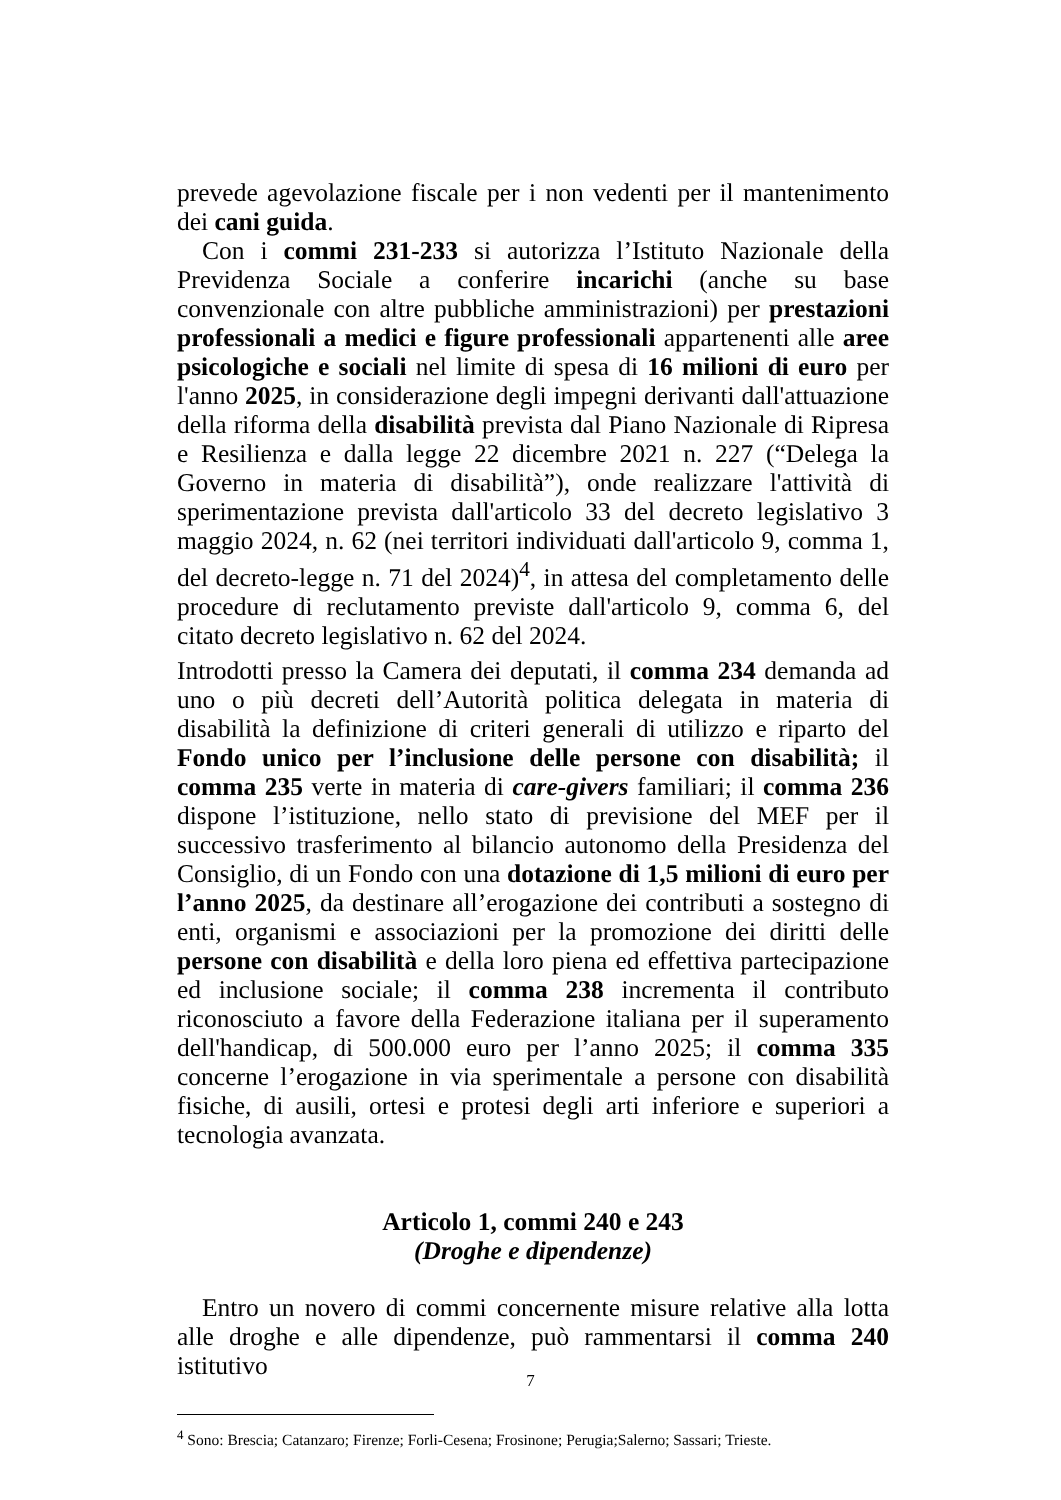prevede agevolazione fiscale per i non vedenti per il mantenimento dei cani guida.
Con i commi 231-233 si autorizza l’Istituto Nazionale della Previdenza Sociale a conferire incarichi (anche su base convenzionale con altre pubbliche amministrazioni) per prestazioni professionali a medici e figure professionali appartenenti alle aree psicologiche e sociali nel limite di spesa di 16 milioni di euro per l'anno 2025, in considerazione degli impegni derivanti dall'attuazione della riforma della disabilità prevista dal Piano Nazionale di Ripresa e Resilienza e dalla legge 22 dicembre 2021 n. 227 (“Delega la Governo in materia di disabilità”), onde realizzare l'attività di sperimentazione prevista dall'articolo 33 del decreto legislativo 3 maggio 2024, n. 62 (nei territori individuati dall'articolo 9, comma 1, del decreto-legge n. 71 del 2024)<sup>4</sup>, in attesa del completamento delle procedure di reclutamento previste dall'articolo 9, comma 6, del citato decreto legislativo n. 62 del 2024.
Introdotti presso la Camera dei deputati, il comma 234 demanda ad uno o più decreti dell’Autorità politica delegata in materia di disabilità la definizione di criteri generali di utilizzo e riparto del Fondo unico per l’inclusione delle persone con disabilità; il comma 235 verte in materia di care-givers familiari; il comma 236 dispone l’istituzione, nello stato di previsione del MEF per il successivo trasferimento al bilancio autonomo della Presidenza del Consiglio, di un Fondo con una dotazione di 1,5 milioni di euro per l’anno 2025, da destinare all’erogazione dei contributi a sostegno di enti, organismi e associazioni per la promozione dei diritti delle persone con disabilità e della loro piena ed effettiva partecipazione ed inclusione sociale; il comma 238 incrementa il contributo riconosciuto a favore della Federazione italiana per il superamento dell'handicap, di 500.000 euro per l’anno 2025; il comma 335 concerne l’erogazione in via sperimentale a persone con disabilità fisiche, di ausili, ortesi e protesi degli arti inferiore e superiori a tecnologia avanzata.
Articolo 1, commi 240 e 243
(Droghe e dipendenze)
Entro un novero di commi concernente misure relative alla lotta alle droghe e alle dipendenze, può rammentarsi il comma 240 istitutivo
<sup>4</sup> Sono: Brescia; Catanzaro; Firenze; Forli-Cesena; Frosinone; Perugia;Salerno; Sassari; Trieste.
7